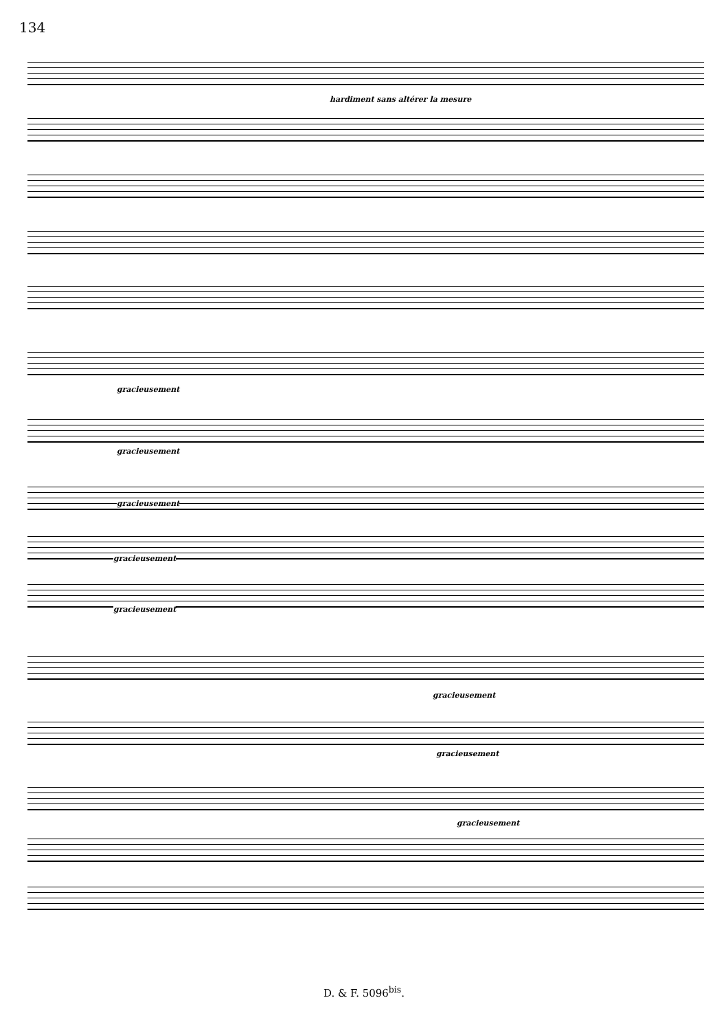134
hardiment sans altérer la mesure
gracieusement
gracieusement
gracieusement
gracieusement
gracieusement
gracieusement
gracieusement
gracieusement
D. & F. 5096<sup>bis</sup>.